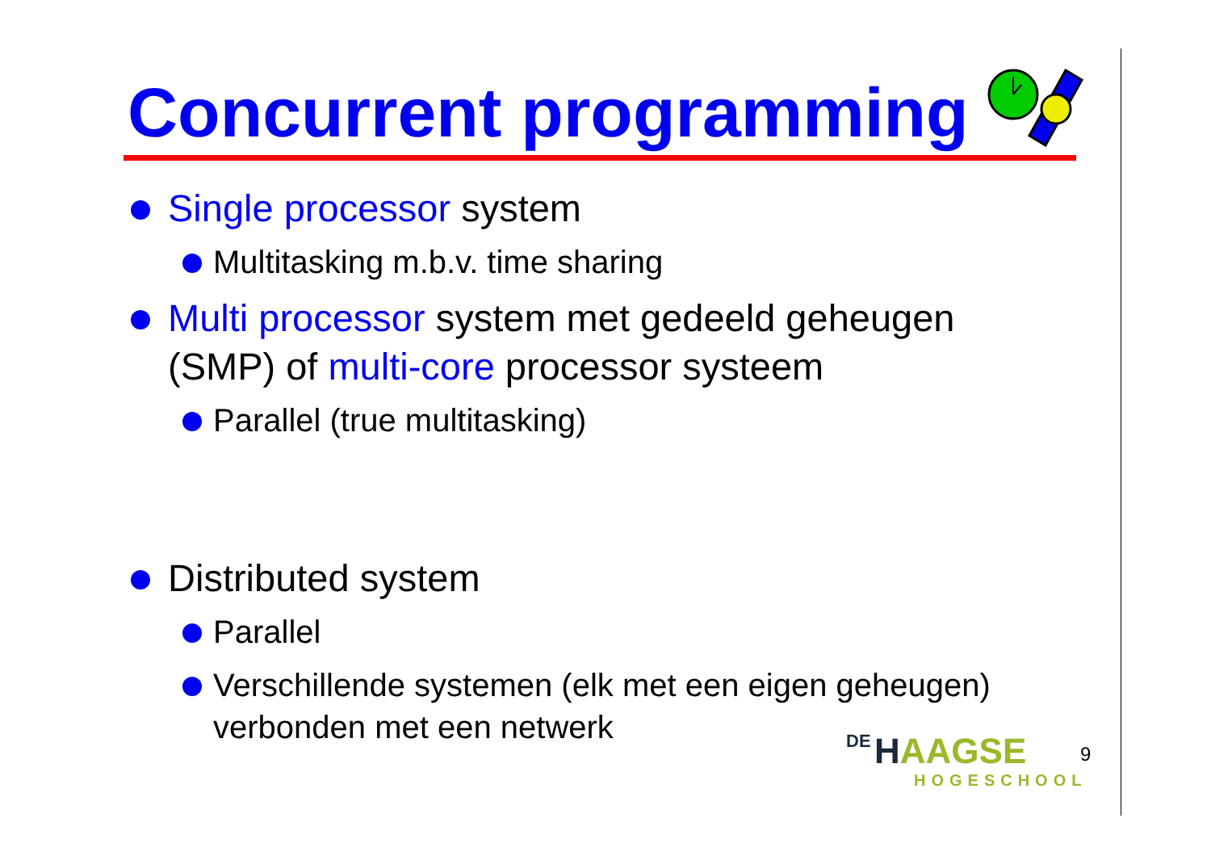Concurrent programming
Single processor system
Multitasking m.b.v. time sharing
Multi processor system met gedeeld geheugen (SMP) of multi-core processor systeem
Parallel (true multitasking)
Distributed system
Parallel
Verschillende systemen (elk met een eigen geheugen) verbonden met een netwerk
DE HAAGSE
HOGESCHOOL
9